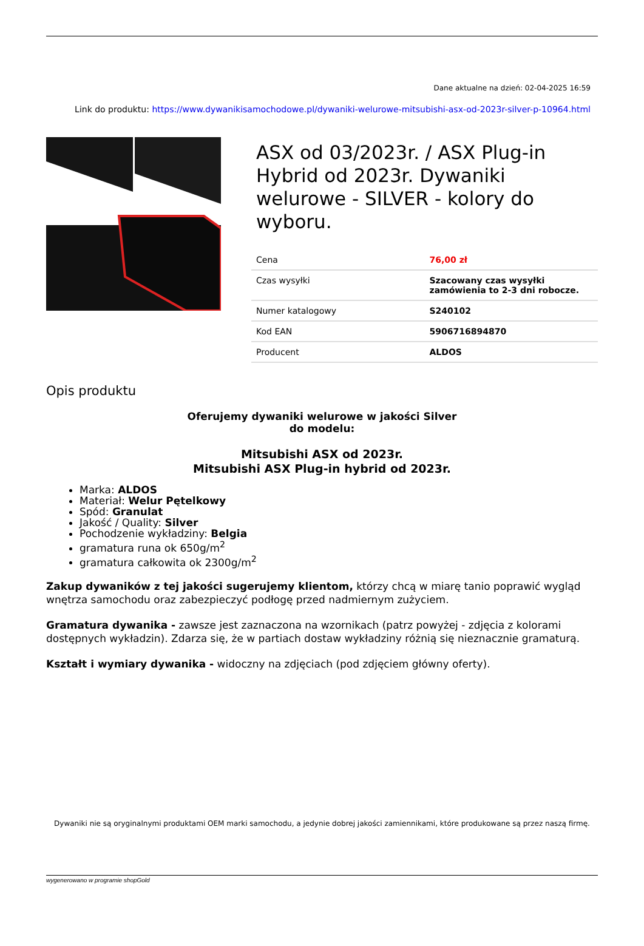Dane aktualne na dzień: 02-04-2025 16:59
Link do produktu: https://www.dywanikisamochodowe.pl/dywaniki-welurowe-mitsubishi-asx-od-2023r-silver-p-10964.html
ASX od 03/2023r. / ASX Plug-in Hybrid od 2023r. Dywaniki welurowe - SILVER - kolory do wyboru.
| Cena | 76,00 zł |
| Czas wysyłki | Szacowany czas wysyłki zamówienia to 2-3 dni robocze. |
| Numer katalogowy | S240102 |
| Kod EAN | 5906716894870 |
| Producent | ALDOS |
Opis produktu
Oferujemy dywaniki welurowe w jakości Silver
do modelu:
Mitsubishi ASX od 2023r.
Mitsubishi ASX Plug-in hybrid od 2023r.
Marka: ALDOS
Materiał: Welur Pętelkowy
Spód: Granulat
Jakość / Quality: Silver
Pochodzenie wykładziny: Belgia
gramatura runa ok 650g/m<sup>2</sup>
gramatura całkowita ok 2300g/m<sup>2</sup>
Zakup dywaników z tej jakości sugerujemy klientom, którzy chcą w miarę tanio poprawić wygląd wnętrza samochodu oraz zabezpieczyć podłogę przed nadmiernym zużyciem.
Gramatura dywanika - zawsze jest zaznaczona na wzornikach (patrz powyżej - zdjęcia z kolorami dostępnych wykładzin). Zdarza się, że w partiach dostaw wykładziny różnią się nieznacznie gramaturą.
Kształt i wymiary dywanika - widoczny na zdjęciach (pod zdjęciem główny oferty).
Dywaniki nie są oryginalnymi produktami OEM marki samochodu, a jedynie dobrej jakości zamiennikami, które produkowane są przez naszą firmę.
wygenerowano w programie shopGold